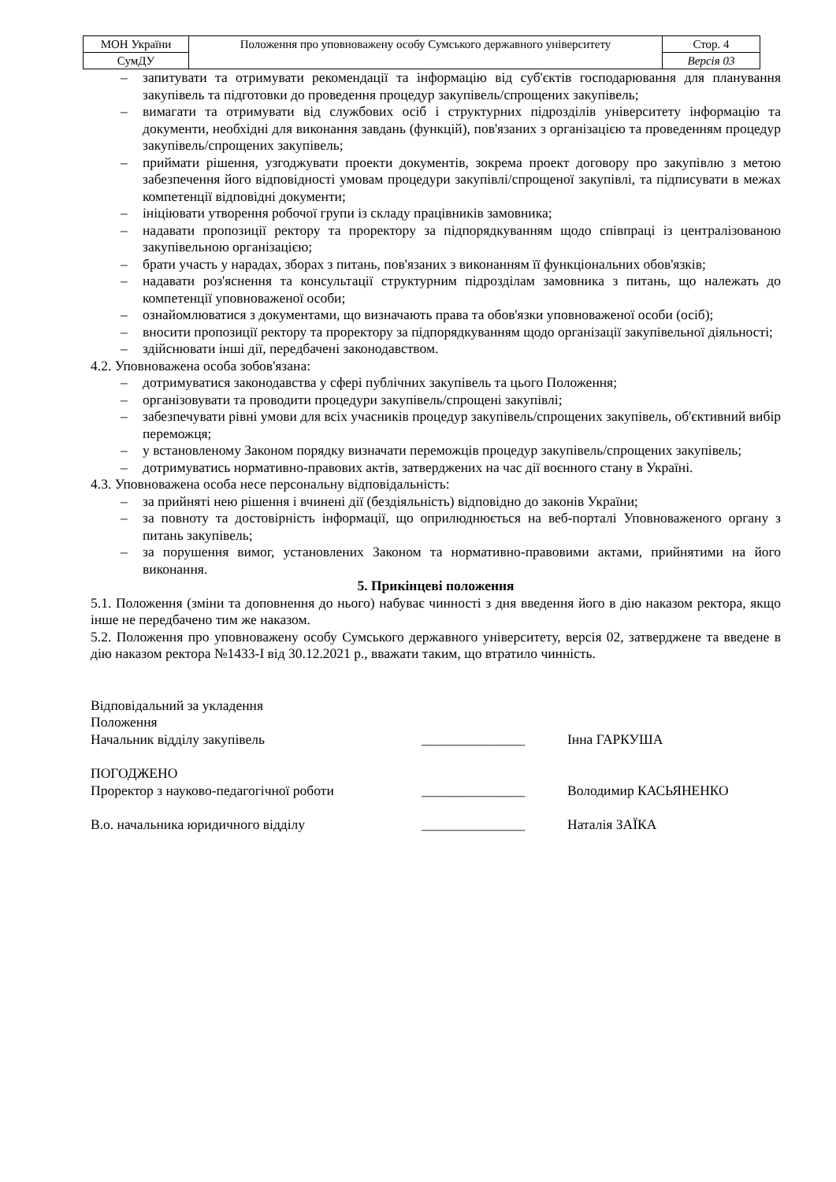| МОН України | Положення про уповноважену особу Сумського державного університету | Стор. 4 |
| СумДУ | | Версія 03 |
– запитувати та отримувати рекомендації та інформацію від суб'єктів господарювання для планування закупівель та підготовки до проведення процедур закупівель/спрощених закупівель;
– вимагати та отримувати від службових осіб і структурних підрозділів університету інформацію та документи, необхідні для виконання завдань (функцій), пов'язаних з організацією та проведенням процедур закупівель/спрощених закупівель;
– приймати рішення, узгоджувати проекти документів, зокрема проект договору про закупівлю з метою забезпечення його відповідності умовам процедури закупівлі/спрощеної закупівлі, та підписувати в межах компетенції відповідні документи;
– ініціювати утворення робочої групи із складу працівників замовника;
– надавати пропозиції ректору та проректору за підпорядкуванням щодо співпраці із централізованою закупівельною організацією;
– брати участь у нарадах, зборах з питань, пов'язаних з виконанням її функціональних обов'язків;
– надавати роз'яснення та консультації структурним підрозділам замовника з питань, що належать до компетенції уповноваженої особи;
– ознайомлюватися з документами, що визначають права та обов'язки уповноваженої особи (осіб);
– вносити пропозиції ректору та проректору за підпорядкуванням щодо організації закупівельної діяльності;
– здійснювати інші дії, передбачені законодавством.
4.2. Уповноважена особа зобов'язана:
– дотримуватися законодавства у сфері публічних закупівель та цього Положення;
– організовувати та проводити процедури закупівель/спрощені закупівлі;
– забезпечувати рівні умови для всіх учасників процедур закупівель/спрощених закупівель, об'єктивний вибір переможця;
– у встановленому Законом порядку визначати переможців процедур закупівель/спрощених закупівель;
– дотримуватись нормативно-правових актів, затверджених на час дії воєнного стану в Україні.
4.3. Уповноважена особа несе персональну відповідальність:
– за прийняті нею рішення і вчинені дії (бездіяльність) відповідно до законів України;
– за повноту та достовірність інформації, що оприлюднюється на веб-порталі Уповноваженого органу з питань закупівель;
– за порушення вимог, установлених Законом та нормативно-правовими актами, прийнятими на його виконання.
5. Прикінцеві положення
5.1. Положення (зміни та доповнення до нього) набуває чинності з дня введення його в дію наказом ректора, якщо інше не передбачено тим же наказом.
5.2. Положення про уповноважену особу Сумського державного університету, версія 02, затверджене та введене в дію наказом ректора №1433-І від 30.12.2021 р., вважати таким, що втратило чинність.
Відповідальний за укладення
Положення
Начальник відділу закупівель _______________ Інна ГАРКУША
ПОГОДЖЕНО
Проректор з науково-педагогічної роботи _______________ Володимир КАСЬЯНЕНКО
В.о. начальника юридичного відділу _______________ Наталія ЗАЇКА